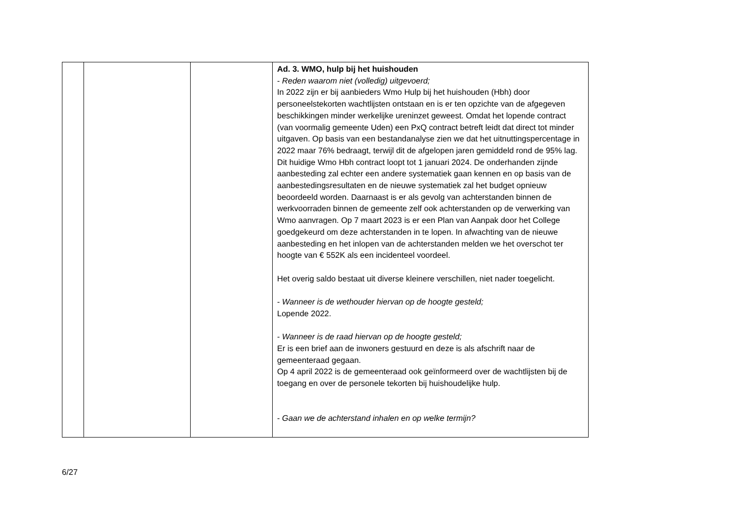| | | | Ad. 3. WMO, hulp bij het huishouden - Reden waarom niet (volledig) uitgevoerd; In 2022 zijn er bij aanbieders Wmo Hulp bij het huishouden (Hbh) door personeelstekorten wachtlijsten ontstaan en is er ten opzichte van de afgegeven beschikkingen minder werkelijke ureninzet geweest. Omdat het lopende contract (van voormalig gemeente Uden) een PxQ contract betreft leidt dat direct tot minder uitgaven. Op basis van een bestandanalyse zien we dat het uitnuttingspercentage in 2022 maar 76% bedraagt, terwijl dit de afgelopen jaren gemiddeld rond de 95% lag. Dit huidige Wmo Hbh contract loopt tot 1 januari 2024. De onderhanden zijnde aanbesteding zal echter een andere systematiek gaan kennen en op basis van de aanbestedingsresultaten en de nieuwe systematiek zal het budget opnieuw beoordeeld worden. Daarnaast is er als gevolg van achterstanden binnen de werkvoorraden binnen de gemeente zelf ook achterstanden op de verwerking van Wmo aanvragen. Op 7 maart 2023 is er een Plan van Aanpak door het College goedgekeurd om deze achterstanden in te lopen. In afwachting van de nieuwe aanbesteding en het inlopen van de achterstanden melden we het overschot ter hoogte van € 552K als een incidenteel voordeel. Het overig saldo bestaat uit diverse kleinere verschillen, niet nader toegelicht. - Wanneer is de wethouder hiervan op de hoogte gesteld; Lopende 2022. - Wanneer is de raad hiervan op de hoogte gesteld; Er is een brief aan de inwoners gestuurd en deze is als afschrift naar de gemeenteraad gegaan. Op 4 april 2022 is de gemeenteraad ook geïnformeerd over de wachtlijsten bij de toegang en over de personele tekorten bij huishoudelijke hulp. - Gaan we de achterstand inhalen en op welke termijn? |
6/27